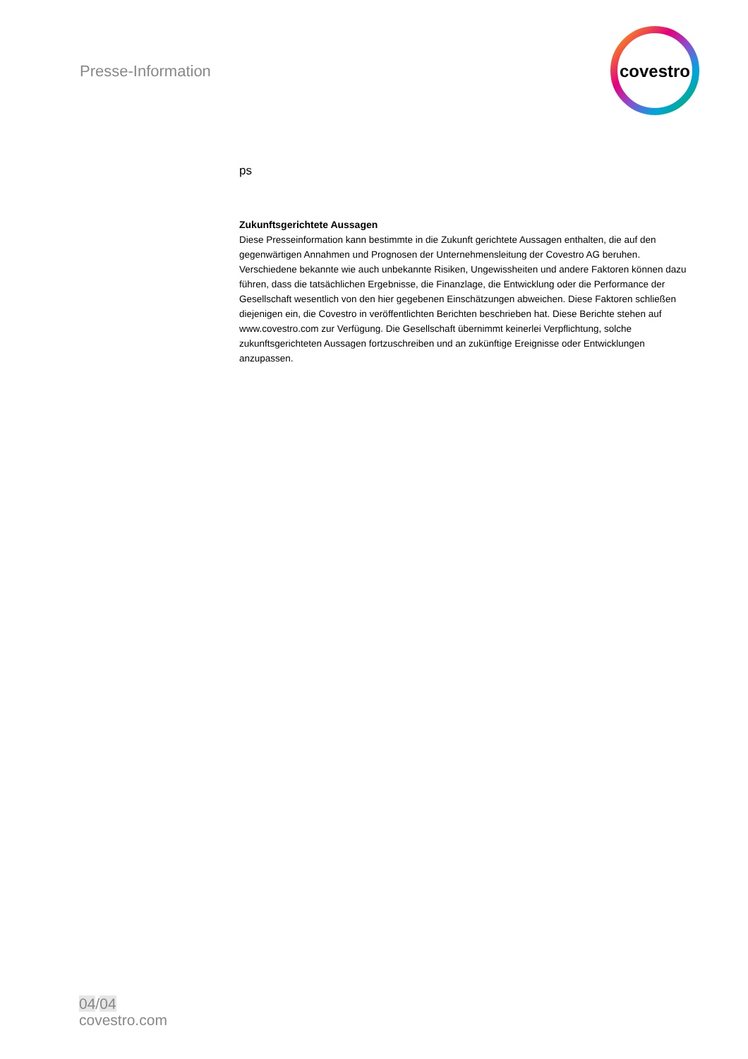Presse-Information
covestro
ps
Zukunftsgerichtete Aussagen
Diese Presseinformation kann bestimmte in die Zukunft gerichtete Aussagen enthalten, die auf den gegenwärtigen Annahmen und Prognosen der Unternehmensleitung der Covestro AG beruhen. Verschiedene bekannte wie auch unbekannte Risiken, Ungewissheiten und andere Faktoren können dazu führen, dass die tatsächlichen Ergebnisse, die Finanzlage, die Entwicklung oder die Performance der Gesellschaft wesentlich von den hier gegebenen Einschätzungen abweichen. Diese Faktoren schließen diejenigen ein, die Covestro in veröffentlichten Berichten beschrieben hat. Diese Berichte stehen auf www.covestro.com zur Verfügung. Die Gesellschaft übernimmt keinerlei Verpflichtung, solche zukunftsgerichteten Aussagen fortzuschreiben und an zukünftige Ereignisse oder Entwicklungen anzupassen.
04/04
covestro.com